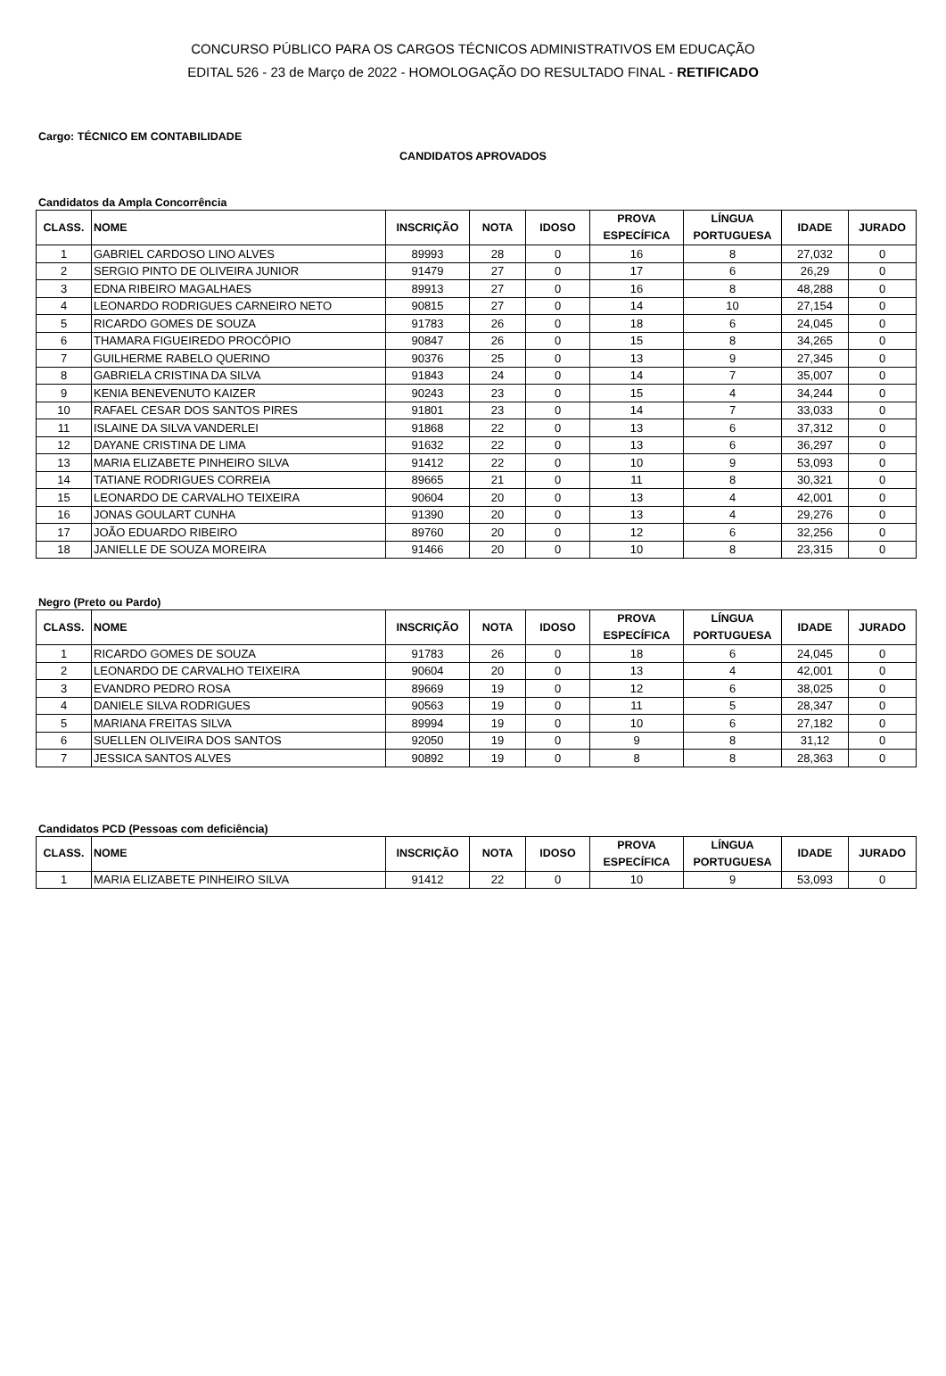CONCURSO PÚBLICO PARA OS CARGOS TÉCNICOS ADMINISTRATIVOS EM EDUCAÇÃO
EDITAL 526 - 23 de Março de 2022 - HOMOLOGAÇÃO DO RESULTADO FINAL - RETIFICADO
Cargo: TÉCNICO EM CONTABILIDADE
CANDIDATOS APROVADOS
Candidatos da Ampla Concorrência
| CLASS. | NOME | INSCRIÇÃO | NOTA | IDOSO | PROVA ESPECÍFICA | LÍNGUA PORTUGUESA | IDADE | JURADO |
| --- | --- | --- | --- | --- | --- | --- | --- | --- |
| 1 | GABRIEL CARDOSO LINO ALVES | 89993 | 28 | 0 | 16 | 8 | 27,032 | 0 |
| 2 | SERGIO PINTO DE OLIVEIRA JUNIOR | 91479 | 27 | 0 | 17 | 6 | 26,29 | 0 |
| 3 | EDNA RIBEIRO MAGALHAES | 89913 | 27 | 0 | 16 | 8 | 48,288 | 0 |
| 4 | LEONARDO RODRIGUES CARNEIRO NETO | 90815 | 27 | 0 | 14 | 10 | 27,154 | 0 |
| 5 | RICARDO GOMES DE SOUZA | 91783 | 26 | 0 | 18 | 6 | 24,045 | 0 |
| 6 | THAMARA FIGUEIREDO PROCÓPIO | 90847 | 26 | 0 | 15 | 8 | 34,265 | 0 |
| 7 | GUILHERME RABELO QUERINO | 90376 | 25 | 0 | 13 | 9 | 27,345 | 0 |
| 8 | GABRIELA CRISTINA DA SILVA | 91843 | 24 | 0 | 14 | 7 | 35,007 | 0 |
| 9 | KENIA BENEVENUTO KAIZER | 90243 | 23 | 0 | 15 | 4 | 34,244 | 0 |
| 10 | RAFAEL CESAR DOS SANTOS PIRES | 91801 | 23 | 0 | 14 | 7 | 33,033 | 0 |
| 11 | ISLAINE DA SILVA VANDERLEI | 91868 | 22 | 0 | 13 | 6 | 37,312 | 0 |
| 12 | DAYANE CRISTINA DE LIMA | 91632 | 22 | 0 | 13 | 6 | 36,297 | 0 |
| 13 | MARIA ELIZABETE PINHEIRO SILVA | 91412 | 22 | 0 | 10 | 9 | 53,093 | 0 |
| 14 | TATIANE RODRIGUES CORREIA | 89665 | 21 | 0 | 11 | 8 | 30,321 | 0 |
| 15 | LEONARDO DE CARVALHO TEIXEIRA | 90604 | 20 | 0 | 13 | 4 | 42,001 | 0 |
| 16 | JONAS GOULART CUNHA | 91390 | 20 | 0 | 13 | 4 | 29,276 | 0 |
| 17 | JOÃO EDUARDO RIBEIRO | 89760 | 20 | 0 | 12 | 6 | 32,256 | 0 |
| 18 | JANIELLE DE SOUZA MOREIRA | 91466 | 20 | 0 | 10 | 8 | 23,315 | 0 |
Negro (Preto ou Pardo)
| CLASS. | NOME | INSCRIÇÃO | NOTA | IDOSO | PROVA ESPECÍFICA | LÍNGUA PORTUGUESA | IDADE | JURADO |
| --- | --- | --- | --- | --- | --- | --- | --- | --- |
| 1 | RICARDO GOMES DE SOUZA | 91783 | 26 | 0 | 18 | 6 | 24,045 | 0 |
| 2 | LEONARDO DE CARVALHO TEIXEIRA | 90604 | 20 | 0 | 13 | 4 | 42,001 | 0 |
| 3 | EVANDRO PEDRO ROSA | 89669 | 19 | 0 | 12 | 6 | 38,025 | 0 |
| 4 | DANIELE SILVA RODRIGUES | 90563 | 19 | 0 | 11 | 5 | 28,347 | 0 |
| 5 | MARIANA FREITAS SILVA | 89994 | 19 | 0 | 10 | 6 | 27,182 | 0 |
| 6 | SUELLEN OLIVEIRA DOS SANTOS | 92050 | 19 | 0 | 9 | 8 | 31,12 | 0 |
| 7 | JESSICA SANTOS ALVES | 90892 | 19 | 0 | 8 | 8 | 28,363 | 0 |
Candidatos PCD (Pessoas com deficiência)
| CLASS. | NOME | INSCRIÇÃO | NOTA | IDOSO | PROVA ESPECÍFICA | LÍNGUA PORTUGUESA | IDADE | JURADO |
| --- | --- | --- | --- | --- | --- | --- | --- | --- |
| 1 | MARIA ELIZABETE PINHEIRO SILVA | 91412 | 22 | 0 | 10 | 9 | 53,093 | 0 |